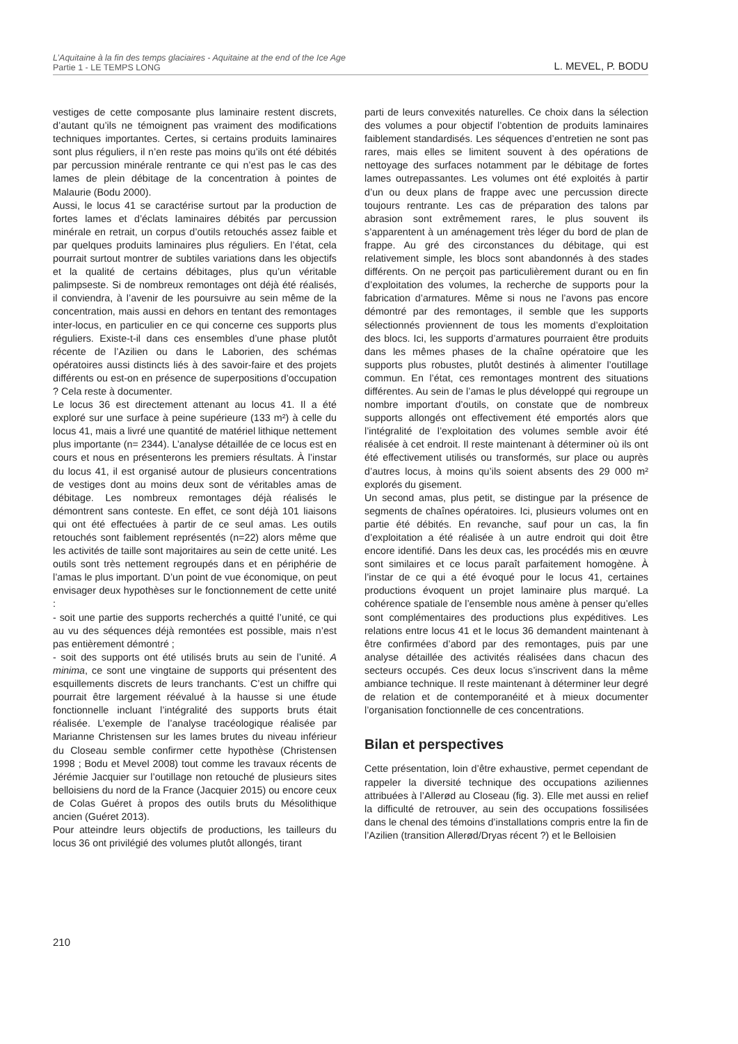L’Aquitaine à la fin des temps glaciaires - Aquitaine at the end of the Ice Age
Partie 1 - LE TEMPS LONG L. MEVEL, P. BODU
vestiges de cette composante plus laminaire restent discrets, d’autant qu’ils ne témoignent pas vraiment des modifications techniques importantes. Certes, si certains produits laminaires sont plus réguliers, il n’en reste pas moins qu’ils ont été débités par percussion minérale rentrante ce qui n’est pas le cas des lames de plein débitage de la concentration à pointes de Malaurie (Bodu 2000).
Aussi, le locus 41 se caractérise surtout par la production de fortes lames et d’éclats laminaires débités par percussion minérale en retrait, un corpus d’outils retouchés assez faible et par quelques produits laminaires plus réguliers. En l’état, cela pourrait surtout montrer de subtiles variations dans les objectifs et la qualité de certains débitages, plus qu’un véritable palimpseste. Si de nombreux remontages ont déjà été réalisés, il conviendra, à l’avenir de les poursuivre au sein même de la concentration, mais aussi en dehors en tentant des remontages inter-locus, en particulier en ce qui concerne ces supports plus réguliers. Existe-t-il dans ces ensembles d’une phase plutôt récente de l’Azilien ou dans le Laborien, des schémas opératoires aussi distincts liés à des savoir-faire et des projets différents ou est-on en présence de superpositions d’occupation ? Cela reste à documenter.
Le locus 36 est directement attenant au locus 41. Il a été exploré sur une surface à peine supérieure (133 m²) à celle du locus 41, mais a livré une quantité de matériel lithique nettement plus importante (n= 2344). L’analyse détaillée de ce locus est en cours et nous en présenterons les premiers résultats. À l’instar du locus 41, il est organisé autour de plusieurs concentrations de vestiges dont au moins deux sont de véritables amas de débitage. Les nombreux remontages déjà réalisés le démontrent sans conteste. En effet, ce sont déjà 101 liaisons qui ont été effectuées à partir de ce seul amas. Les outils retouchés sont faiblement représentés (n=22) alors même que les activités de taille sont majoritaires au sein de cette unité. Les outils sont très nettement regroupés dans et en périphérie de l’amas le plus important. D’un point de vue économique, on peut envisager deux hypothèses sur le fonctionnement de cette unité :
- soit une partie des supports recherchés a quitté l’unité, ce qui au vu des séquences déjà remontées est possible, mais n’est pas entièrement démontré ;
- soit des supports ont été utilisés bruts au sein de l’unité. A minima, ce sont une vingtaine de supports qui présentent des esquillements discrets de leurs tranchants. C’est un chiffre qui pourrait être largement réévalué à la hausse si une étude fonctionnelle incluant l’intégralité des supports bruts était réalisée. L’exemple de l’analyse tracéologique réalisée par Marianne Christensen sur les lames brutes du niveau inférieur du Closeau semble confirmer cette hypothèse (Christensen 1998 ; Bodu et Mevel 2008) tout comme les travaux récents de Jérémie Jacquier sur l’outillage non retouché de plusieurs sites belloisiens du nord de la France (Jacquier 2015) ou encore ceux de Colas Guéret à propos des outils bruts du Mésolithique ancien (Guéret 2013).
Pour atteindre leurs objectifs de productions, les tailleurs du locus 36 ont privilégié des volumes plutôt allongés, tirant
parti de leurs convexités naturelles. Ce choix dans la sélection des volumes a pour objectif l’obtention de produits laminaires faiblement standardisés. Les séquences d’entretien ne sont pas rares, mais elles se limitent souvent à des opérations de nettoyage des surfaces notamment par le débitage de fortes lames outrepassantes. Les volumes ont été exploités à partir d’un ou deux plans de frappe avec une percussion directe toujours rentrante. Les cas de préparation des talons par abrasion sont extrêmement rares, le plus souvent ils s’apparentent à un aménagement très léger du bord de plan de frappe. Au gré des circonstances du débitage, qui est relativement simple, les blocs sont abandonnés à des stades différents. On ne perçoit pas particulièrement durant ou en fin d’exploitation des volumes, la recherche de supports pour la fabrication d’armatures. Même si nous ne l’avons pas encore démontré par des remontages, il semble que les supports sélectionnés proviennent de tous les moments d’exploitation des blocs. Ici, les supports d’armatures pourraient être produits dans les mêmes phases de la chaîne opératoire que les supports plus robustes, plutôt destinés à alimenter l’outillage commun. En l’état, ces remontages montrent des situations différentes. Au sein de l’amas le plus développé qui regroupe un nombre important d’outils, on constate que de nombreux supports allongés ont effectivement été emportés alors que l’intégralité de l’exploitation des volumes semble avoir été réalisée à cet endroit. Il reste maintenant à déterminer où ils ont été effectivement utilisés ou transformés, sur place ou auprès d’autres locus, à moins qu’ils soient absents des 29 000 m² explorés du gisement.
Un second amas, plus petit, se distingue par la présence de segments de chaînes opératoires. Ici, plusieurs volumes ont en partie été débités. En revanche, sauf pour un cas, la fin d’exploitation a été réalisée à un autre endroit qui doit être encore identifié. Dans les deux cas, les procédés mis en œuvre sont similaires et ce locus paraît parfaitement homogène. À l’instar de ce qui a été évoqué pour le locus 41, certaines productions évoquent un projet laminaire plus marqué. La cohérence spatiale de l’ensemble nous amène à penser qu’elles sont complémentaires des productions plus expéditives. Les relations entre locus 41 et le locus 36 demandent maintenant à être confirmées d’abord par des remontages, puis par une analyse détaillée des activités réalisées dans chacun des secteurs occupés. Ces deux locus s’inscrivent dans la même ambiance technique. Il reste maintenant à déterminer leur degré de relation et de contemporanéité et à mieux documenter l’organisation fonctionnelle de ces concentrations.
Bilan et perspectives
Cette présentation, loin d’être exhaustive, permet cependant de rappeler la diversité technique des occupations aziliennes attribuées à l’Allerød au Closeau (fig. 3). Elle met aussi en relief la difficulté de retrouver, au sein des occupations fossilisées dans le chenal des témoins d’installations compris entre la fin de l’Azilien (transition Allerød/Dryas récent ?) et le Belloisien
210